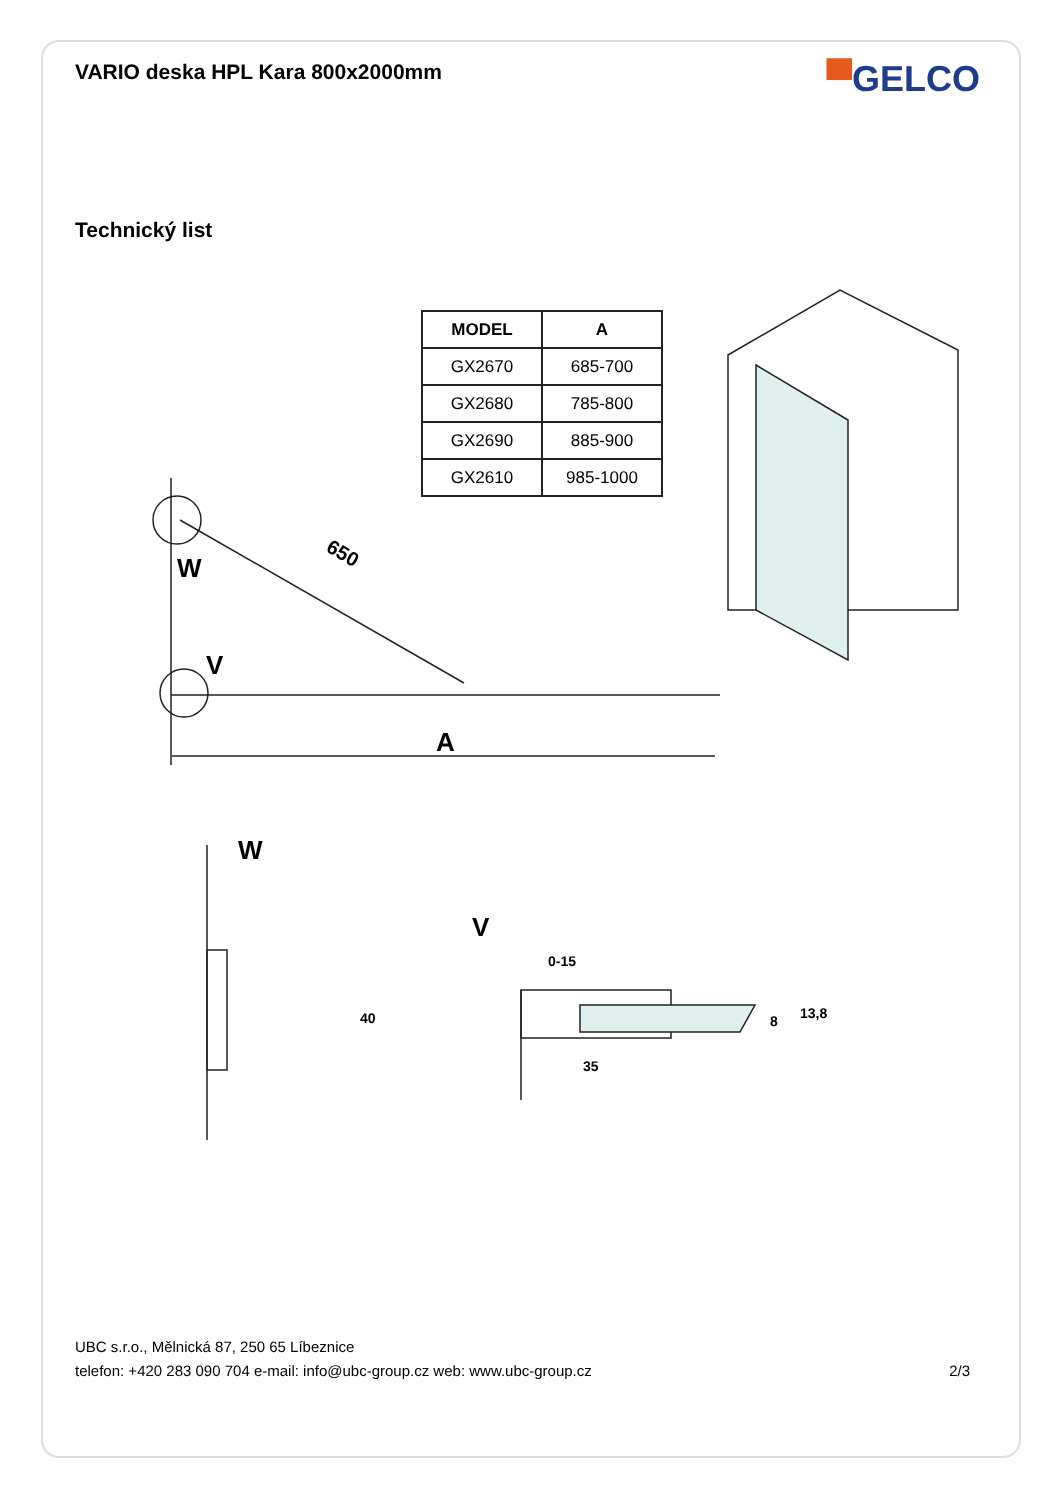VARIO deska HPL Kara 800x2000mm
▀GELCO
Technický list
| MODEL | A |
| --- | --- |
| GX2670 | 685-700 |
| GX2680 | 785-800 |
| GX2690 | 885-900 |
| GX2610 | 985-1000 |
W
V
650
A
W
V
40
0-15
8 13,8
35
UBC s.r.o., Mělnická 87, 250 65 Líbeznice
telefon: +420 283 090 704 e-mail: info@ubc-group.cz web: www.ubc-group.cz 2/3